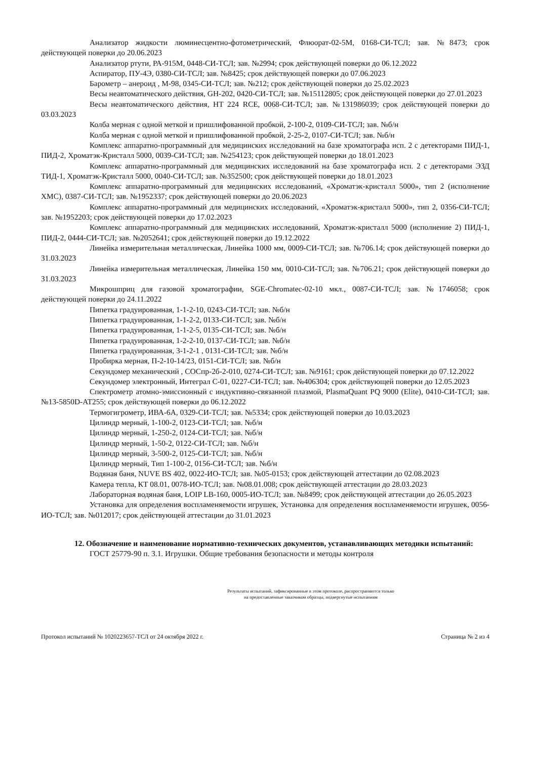Анализатор жидкости люминесцентно-фотометрический, Флюорат-02-5М, 0168-СИ-ТСЛ; зав. №8473; срок действующей поверки до 20.06.2023
Анализатор ртути, РА-915М, 0448-СИ-ТСЛ; зав. №2994; срок действующей поверки до 06.12.2022
Аспиратор, ПУ-4Э, 0380-СИ-ТСЛ; зав. №8425; срок действующей поверки до 07.06.2023
Барометр – анероид , М-98, 0345-СИ-ТСЛ; зав. №212; срок действующей поверки до 25.02.2023
Весы неавтоматического действия, GH-202, 0420-СИ-ТСЛ; зав. №15112805; срок действующей поверки до 27.01.2023
Весы неавтоматического действия, HT 224 RCE, 0068-СИ-ТСЛ; зав. №131986039; срок действующей поверки до 03.03.2023
Колба мерная с одной меткой и пришлифованной пробкой, 2-100-2, 0109-СИ-ТСЛ; зав. №б/н
Колба мерная с одной меткой и пришлифованной пробкой, 2-25-2, 0107-СИ-ТСЛ; зав. №б/н
Комплекс аппаратно-программный для медицинских исследований на базе хроматографа исп. 2 с детекторами ПИД-1, ПИД-2, Хроматэк-Кристалл 5000, 0039-СИ-ТСЛ; зав. №254123; срок действующей поверки до 18.01.2023
Комплекс аппаратно-программный для медицинских исследований на базе хроматографа исп. 2 с детекторами ЭЗД ТИД-1, Хроматэк-Кристалл 5000, 0040-СИ-ТСЛ; зав. №352500; срок действующей поверки до 18.01.2023
Комплекс аппаратно-программный для медицинских исследований, «Хроматэк-кристалл 5000», тип 2 (исполнение ХМС), 0387-СИ-ТСЛ; зав. №1952337; срок действующей поверки до 20.06.2023
Комплекс аппаратно-программный для медицинских исследований, «Хроматэк-кристалл 5000», тип 2, 0356-СИ-ТСЛ; зав. №1952203; срок действующей поверки до 17.02.2023
Комплекс аппаратно-программный для медицинских исследований, Хроматэк-кристалл 5000 (исполнение 2) ПИД-1, ПИД-2, 0444-СИ-ТСЛ; зав. №2052641; срок действующей поверки до 19.12.2022
Линейка измерительная металлическая, Линейка 1000 мм, 0009-СИ-ТСЛ; зав. №706.14; срок действующей поверки до 31.03.2023
Линейка измерительная металлическая, Линейка 150 мм, 0010-СИ-ТСЛ; зав. №706.21; срок действующей поверки до 31.03.2023
Микрошприц для газовой хроматографии, SGE-Chromatec-02-10 мкл., 0087-СИ-ТСЛ; зав. №1746058; срок действующей поверки до 24.11.2022
Пипетка градуированная, 1-1-2-10, 0243-СИ-ТСЛ; зав. №б/н
Пипетка градуированная, 1-1-2-2, 0133-СИ-ТСЛ; зав. №б/н
Пипетка градуированная, 1-1-2-5, 0135-СИ-ТСЛ; зав. №б/н
Пипетка градуированная, 1-2-2-10, 0137-СИ-ТСЛ; зав. №б/н
Пипетка градуированная, 3-1-2-1 , 0131-СИ-ТСЛ; зав. №б/н
Пробирка мерная, П-2-10-14/23, 0151-СИ-ТСЛ; зав. №б/н
Секундомер механический , СОСпр-2б-2-010, 0274-СИ-ТСЛ; зав. №9161; срок действующей поверки до 07.12.2022
Секундомер электронный, Интеграл С-01, 0227-СИ-ТСЛ; зав. №406304; срок действующей поверки до 12.05.2023
Спектрометр атомно-эмиссионный с индуктивно-связанной плазмой, PlasmaQuant PQ 9000 (Elite), 0410-СИ-ТСЛ; зав. №13-5850D-AT255; срок действующей поверки до 06.12.2022
Термогигрометр, ИВА-6А, 0329-СИ-ТСЛ; зав. №5334; срок действующей поверки до 10.03.2023
Цилиндр мерный, 1-100-2, 0123-СИ-ТСЛ; зав. №б/н
Цилиндр мерный, 1-250-2, 0124-СИ-ТСЛ; зав. №б/н
Цилиндр мерный, 1-50-2, 0122-СИ-ТСЛ; зав. №б/н
Цилиндр мерный, 3-500-2, 0125-СИ-ТСЛ; зав. №б/н
Цилиндр мерный, Тип 1-100-2, 0156-СИ-ТСЛ; зав. №б/н
Водяная баня, NUVE BS 402, 0022-ИО-ТСЛ; зав. №05-0153; срок действующей аттестации до 02.08.2023
Камера тепла, КТ 08.01, 0078-ИО-ТСЛ; зав. №08.01.008; срок действующей аттестации до 28.03.2023
Лабораторная водяная баня, LOIP LB-160, 0005-ИО-ТСЛ; зав. №8499; срок действующей аттестации до 26.05.2023
Установка для определения воспламеняемости игрушек, Установка для определения воспламеняемости игрушек, 0056-ИО-ТСЛ; зав. №012017; срок действующей аттестации до 31.01.2023
12. Обозначение и наименование нормативно-технических документов, устанавливающих методики испытаний:
ГОСТ 25779-90 п. 3.1. Игрушки. Общие требования безопасности и методы контроля
Результаты испытаний, зафиксированные в этом протоколе, распространяются только
на предоставленные заказчиком образцы, подвергнутые испытаниям
Протокол испытаний № 1020223657-ТСЛ от 24 октября 2022 г. Страница № 2 из 4